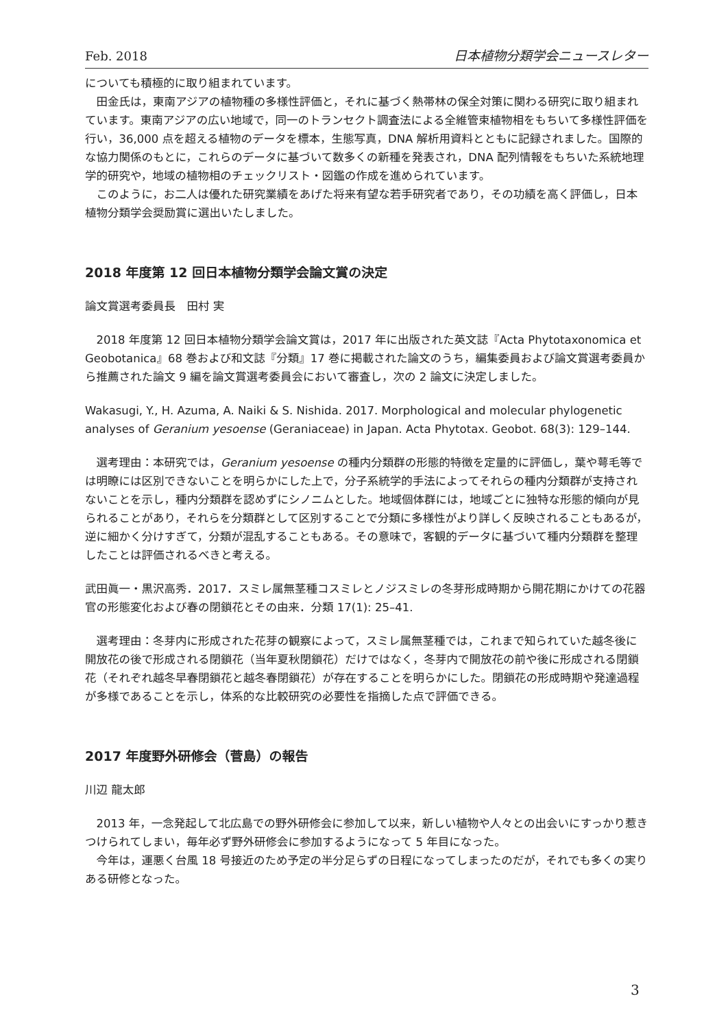Feb. 2018 日本植物分類学会ニュースレター
についても積極的に取り組まれています。
田金氏は，東南アジアの植物種の多様性評価と，それに基づく熱帯林の保全対策に関わる研究に取り組まれています。東南アジアの広い地域で，同一のトランセクト調査法による全維管束植物相をもちいて多様性評価を行い，36,000 点を超える植物のデータを標本，生態写真，DNA 解析用資料とともに記録されました。国際的な協力関係のもとに，これらのデータに基づいて数多くの新種を発表され，DNA 配列情報をもちいた系統地理学的研究や，地域の植物相のチェックリスト・図鑑の作成を進められています。
このように，お二人は優れた研究業績をあげた将来有望な若手研究者であり，その功績を高く評価し，日本植物分類学会奨励賞に選出いたしました。
2018 年度第 12 回日本植物分類学会論文賞の決定
論文賞選考委員長　田村 実
2018 年度第 12 回日本植物分類学会論文賞は，2017 年に出版された英文誌『Acta Phytotaxonomica et Geobotanica』68 巻および和文誌『分類』17 巻に掲載された論文のうち，編集委員および論文賞選考委員から推薦された論文 9 編を論文賞選考委員会において審査し，次の 2 論文に決定しました。
Wakasugi, Y., H. Azuma, A. Naiki & S. Nishida. 2017. Morphological and molecular phylogenetic analyses of Geranium yesoense (Geraniaceae) in Japan. Acta Phytotax. Geobot. 68(3): 129–144.
選考理由：本研究では，Geranium yesoense の種内分類群の形態的特徴を定量的に評価し，葉や萼毛等では明瞭には区別できないことを明らかにした上で，分子系統学的手法によってそれらの種内分類群が支持されないことを示し，種内分類群を認めずにシノニムとした。地域個体群には，地域ごとに独特な形態的傾向が見られることがあり，それらを分類群として区別することで分類に多様性がより詳しく反映されることもあるが，逆に細かく分けすぎて，分類が混乱することもある。その意味で，客観的データに基づいて種内分類群を整理したことは評価されるべきと考える。
武田眞一・黒沢高秀．2017．スミレ属無茎種コスミレとノジスミレの冬芽形成時期から開花期にかけての花器官の形態変化および春の閉鎖花とその由来．分類 17(1): 25–41.
選考理由：冬芽内に形成された花芽の観察によって，スミレ属無茎種では，これまで知られていた越冬後に開放花の後で形成される閉鎖花（当年夏秋閉鎖花）だけではなく，冬芽内で開放花の前や後に形成される閉鎖花（それぞれ越冬早春閉鎖花と越冬春閉鎖花）が存在することを明らかにした。閉鎖花の形成時期や発達過程が多様であることを示し，体系的な比較研究の必要性を指摘した点で評価できる。
2017 年度野外研修会（菅島）の報告
川辺 龍太郎
2013 年，一念発起して北広島での野外研修会に参加して以来，新しい植物や人々との出会いにすっかり惹きつけられてしまい，毎年必ず野外研修会に参加するようになって 5 年目になった。
今年は，運悪く台風 18 号接近のため予定の半分足らずの日程になってしまったのだが，それでも多くの実りある研修となった。
3